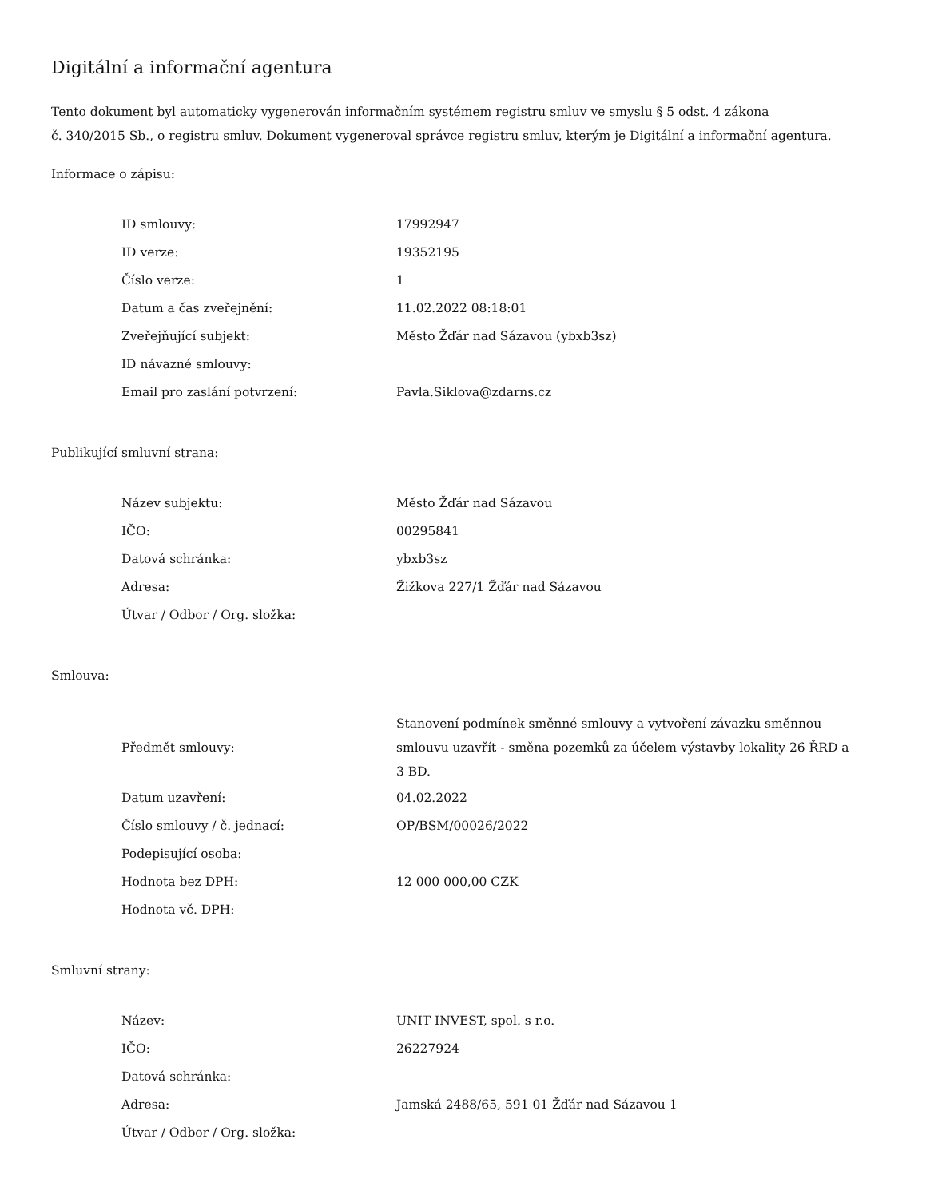Digitální a informační agentura
Tento dokument byl automaticky vygenerován informačním systémem registru smluv ve smyslu § 5 odst. 4 zákona
č. 340/2015 Sb., o registru smluv. Dokument vygeneroval správce registru smluv, kterým je Digitální a informační agentura.
Informace o zápisu:
| ID smlouvy: | 17992947 |
| ID verze: | 19352195 |
| Číslo verze: | 1 |
| Datum a čas zveřejnění: | 11.02.2022 08:18:01 |
| Zveřejňující subjekt: | Město Žďár nad Sázavou (ybxb3sz) |
| ID návazné smlouvy: | |
| Email pro zaslání potvrzení: | Pavla.Siklova@zdarns.cz |
Publikující smluvní strana:
| Název subjektu: | Město Žďár nad Sázavou |
| IČO: | 00295841 |
| Datová schránka: | ybxb3sz |
| Adresa: | Žižkova 227/1 Žďár nad Sázavou |
| Útvar / Odbor / Org. složka: | |
Smlouva:
| Předmět smlouvy: | Stanovení podmínek směnné smlouvy a vytvoření závazku směnnou smlouvu uzavřít - směna pozemků za účelem výstavby lokality 26 ŘRD a 3 BD. |
| Datum uzavření: | 04.02.2022 |
| Číslo smlouvy / č. jednací: | OP/BSM/00026/2022 |
| Podepisující osoba: | |
| Hodnota bez DPH: | 12 000 000,00 CZK |
| Hodnota vč. DPH: | |
Smluvní strany:
| Název: | UNIT INVEST, spol. s r.o. |
| IČO: | 26227924 |
| Datová schránka: | |
| Adresa: | Jamská 2488/65, 591 01 Žďár nad Sázavou 1 |
| Útvar / Odbor / Org. složka: | |